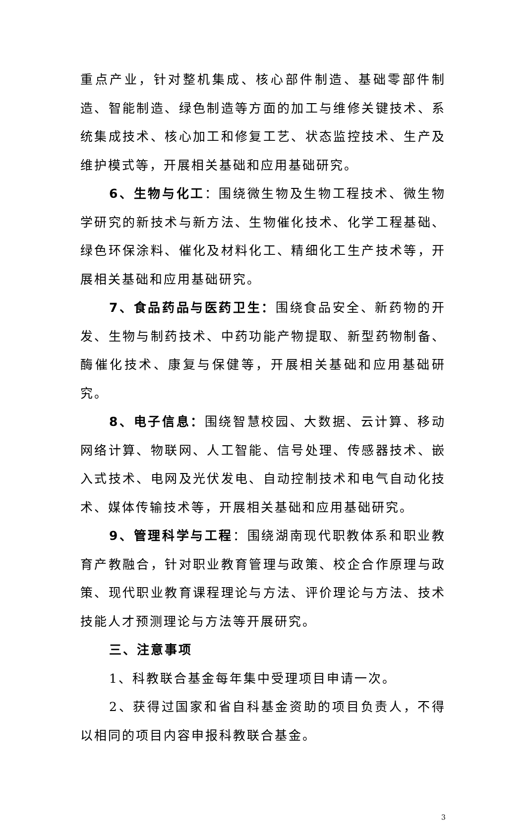重点产业，针对整机集成、核心部件制造、基础零部件制造、智能制造、绿色制造等方面的加工与维修关键技术、系统集成技术、核心加工和修复工艺、状态监控技术、生产及维护模式等，开展相关基础和应用基础研究。
6、生物与化工：围绕微生物及生物工程技术、微生物学研究的新技术与新方法、生物催化技术、化学工程基础、绿色环保涂料、催化及材料化工、精细化工生产技术等，开展相关基础和应用基础研究。
7、食品药品与医药卫生：围绕食品安全、新药物的开发、生物与制药技术、中药功能产物提取、新型药物制备、酶催化技术、康复与保健等，开展相关基础和应用基础研究。
8、电子信息：围绕智慧校园、大数据、云计算、移动网络计算、物联网、人工智能、信号处理、传感器技术、嵌入式技术、电网及光伏发电、自动控制技术和电气自动化技术、媒体传输技术等，开展相关基础和应用基础研究。
9、管理科学与工程：围绕湖南现代职教体系和职业教育产教融合，针对职业教育管理与政策、校企合作原理与政策、现代职业教育课程理论与方法、评价理论与方法、技术技能人才预测理论与方法等开展研究。
三、注意事项
1、科教联合基金每年集中受理项目申请一次。
2、获得过国家和省自科基金资助的项目负责人，不得以相同的项目内容申报科教联合基金。
3